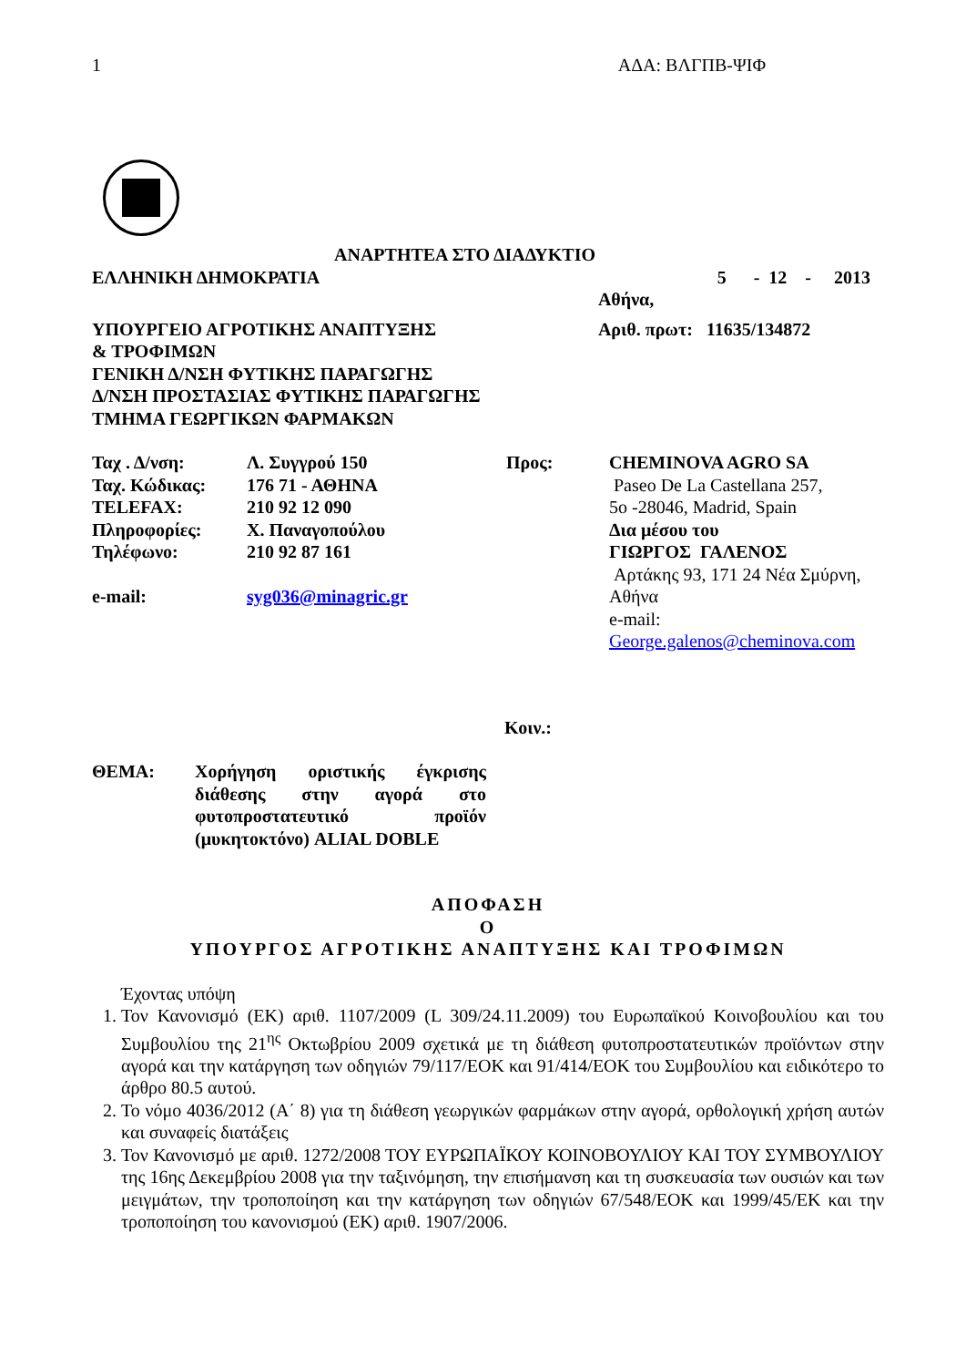1 ΑΔΑ: ΒΛΓΠΒ-ΨΙΦ
ΑΝΑΡΤΗΤΕΑ ΣΤΟ ΔΙΑΔΥΚΤΙΟ
| ΕΛΛΗΝΙΚΗ ΔΗΜΟΚΡΑΤΙΑ | 5 - 12 - 2013 |
| | Αθήνα, |
| ΥΠΟΥΡΓΕΙΟ ΑΓΡΟΤΙΚΗΣ ΑΝΑΠΤΥΞΗΣ & ΤΡΟΦΙΜΩΝ ΓΕΝΙΚΗ Δ/ΝΣΗ ΦΥΤΙΚΗΣ ΠΑΡΑΓΩΓΗΣ Δ/ΝΣΗ ΠΡΟΣΤΑΣΙΑΣ ΦΥΤΙΚΗΣ ΠΑΡΑΓΩΓΗΣ ΤΜΗΜΑ ΓΕΩΡΓΙΚΩΝ ΦΑΡΜΑΚΩΝ | Αριθ. πρωτ: 11635/134872 |
| Ταχ . Δ/νση: Ταχ. Κώδικας: TELEFAX: Πληροφορίες: Τηλέφωνο: e-mail: | Λ. Συγγρού 150 176 71 - ΑΘΗΝΑ 210 92 12 090 Χ. Παναγοπούλου 210 92 87 161 syg036@minagric.gr | Προς: | CHEMINOVA AGRO SA Paseo De La Castellana 257, 5o -28046, Madrid, Spain Δια μέσου του ΓΙΩΡΓΟΣ ΓΑΛΕΝΟΣ Αρτάκης 93, 171 24 Νέα Σμύρνη, Αθήνα e-mail: George.galenos@cheminova.com |
Κοιν.:
| ΘΕΜΑ: | Χορήγηση οριστικής έγκρισης διάθεσης στην αγορά στο φυτοπροστατευτικό προϊόν (μυκητοκτόνο) ALIAL DOBLE |
ΑΠΟΦΑΣΗ
Ο
ΥΠΟΥΡΓΟΣ ΑΓΡΟΤΙΚΗΣ ΑΝΑΠΤΥΞΗΣ ΚΑΙ ΤΡΟΦΙΜΩΝ
Έχοντας υπόψη
1. Τον Κανονισμό (ΕΚ) αριθ. 1107/2009 (L 309/24.11.2009) του Ευρωπαϊκού Κοινοβουλίου και του Συμβουλίου της 21<sup>ης</sup> Οκτωβρίου 2009 σχετικά με τη διάθεση φυτοπροστατευτικών προϊόντων στην αγορά και την κατάργηση των οδηγιών 79/117/ΕΟΚ και 91/414/ΕΟΚ του Συμβουλίου και ειδικότερο το άρθρο 80.5 αυτού.
2. Το νόμο 4036/2012 (Α΄ 8) για τη διάθεση γεωργικών φαρμάκων στην αγορά, ορθολογική χρήση αυτών και συναφείς διατάξεις
3. Τον Κανονισμό με αριθ. 1272/2008 ΤΟΥ ΕΥΡΩΠΑΪΚΟΥ ΚΟΙΝΟΒΟΥΛΙΟΥ ΚΑΙ ΤΟΥ ΣΥΜΒΟΥΛΙΟΥ της 16ης Δεκεμβρίου 2008 για την ταξινόμηση, την επισήμανση και τη συσκευασία των ουσιών και των μειγμάτων, την τροποποίηση και την κατάργηση των οδηγιών 67/548/ΕΟΚ και 1999/45/ΕΚ και την τροποποίηση του κανονισμού (ΕΚ) αριθ. 1907/2006.